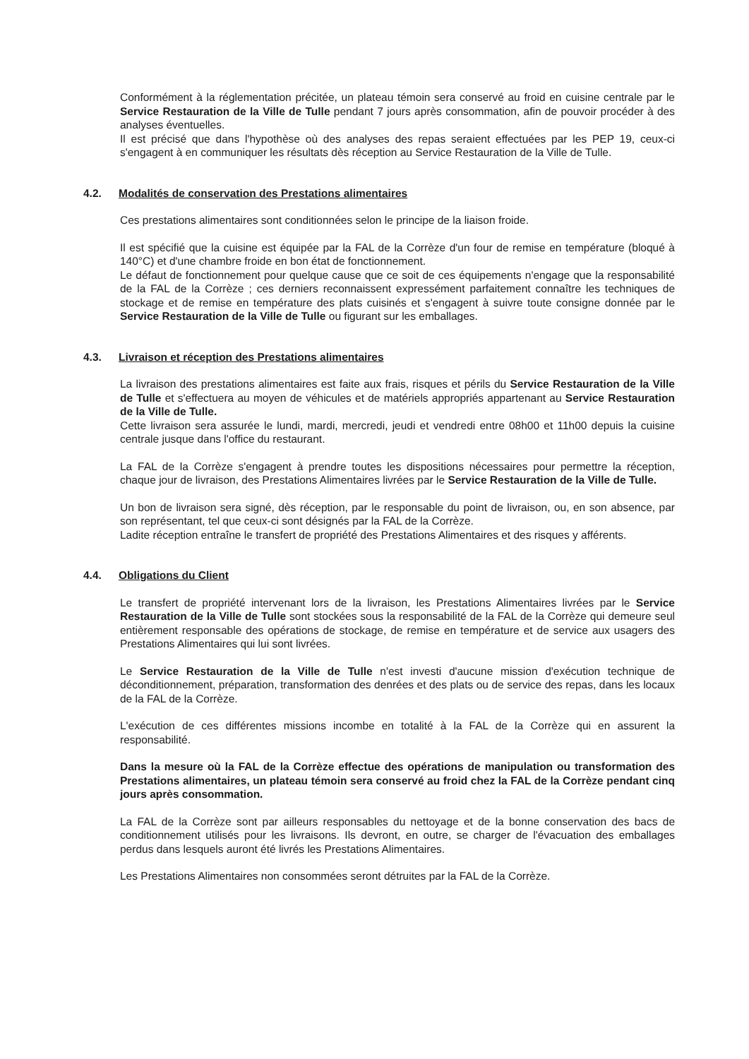Conformément à la réglementation précitée, un plateau témoin sera conservé au froid en cuisine centrale par le Service Restauration de la Ville de Tulle pendant 7 jours après consommation, afin de pouvoir procéder à des analyses éventuelles.
Il est précisé que dans l'hypothèse où des analyses des repas seraient effectuées par les PEP 19, ceux-ci s'engagent à en communiquer les résultats dès réception au Service Restauration de la Ville de Tulle.
4.2. Modalités de conservation des Prestations alimentaires
Ces prestations alimentaires sont conditionnées selon le principe de la liaison froide.
Il est spécifié que la cuisine est équipée par la FAL de la Corrèze d'un four de remise en température (bloqué à 140°C) et d'une chambre froide en bon état de fonctionnement.
Le défaut de fonctionnement pour quelque cause que ce soit de ces équipements n'engage que la responsabilité de la FAL de la Corrèze ; ces derniers reconnaissent expressément parfaitement connaître les techniques de stockage et de remise en température des plats cuisinés et s'engagent à suivre toute consigne donnée par le Service Restauration de la Ville de Tulle ou figurant sur les emballages.
4.3. Livraison et réception des Prestations alimentaires
La livraison des prestations alimentaires est faite aux frais, risques et périls du Service Restauration de la Ville de Tulle et s'effectuera au moyen de véhicules et de matériels appropriés appartenant au Service Restauration de la Ville de Tulle.
Cette livraison sera assurée le lundi, mardi, mercredi, jeudi et vendredi entre 08h00 et 11h00 depuis la cuisine centrale jusque dans l'office du restaurant.
La FAL de la Corrèze s'engagent à prendre toutes les dispositions nécessaires pour permettre la réception, chaque jour de livraison, des Prestations Alimentaires livrées par le Service Restauration de la Ville de Tulle.
Un bon de livraison sera signé, dès réception, par le responsable du point de livraison, ou, en son absence, par son représentant, tel que ceux-ci sont désignés par la FAL de la Corrèze.
Ladite réception entraîne le transfert de propriété des Prestations Alimentaires et des risques y afférents.
4.4. Obligations du Client
Le transfert de propriété intervenant lors de la livraison, les Prestations Alimentaires livrées par le Service Restauration de la Ville de Tulle sont stockées sous la responsabilité de la FAL de la Corrèze qui demeure seul entièrement responsable des opérations de stockage, de remise en température et de service aux usagers des Prestations Alimentaires qui lui sont livrées.
Le Service Restauration de la Ville de Tulle n'est investi d'aucune mission d'exécution technique de déconditionnement, préparation, transformation des denrées et des plats ou de service des repas, dans les locaux de la FAL de la Corrèze.
L'exécution de ces différentes missions incombe en totalité à la FAL de la Corrèze qui en assurent la responsabilité.
Dans la mesure où la FAL de la Corrèze effectue des opérations de manipulation ou transformation des Prestations alimentaires, un plateau témoin sera conservé au froid chez la FAL de la Corrèze pendant cinq jours après consommation.
La FAL de la Corrèze sont par ailleurs responsables du nettoyage et de la bonne conservation des bacs de conditionnement utilisés pour les livraisons. Ils devront, en outre, se charger de l'évacuation des emballages perdus dans lesquels auront été livrés les Prestations Alimentaires.
Les Prestations Alimentaires non consommées seront détruites par la FAL de la Corrèze.